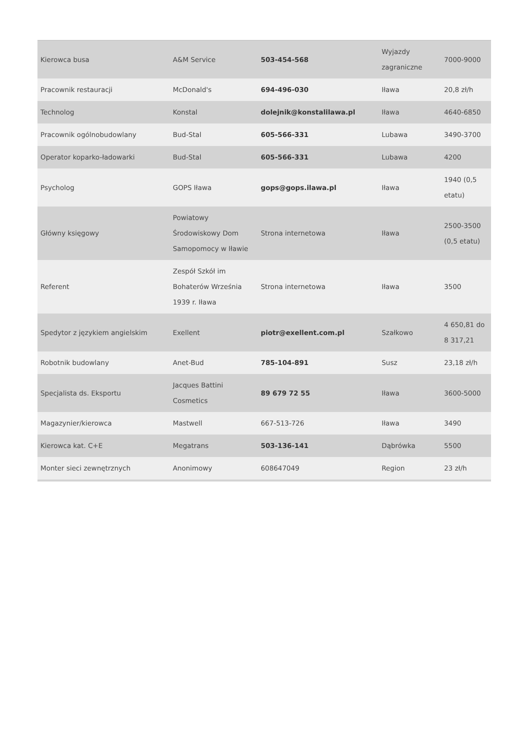| Kierowca busa | A&M Service | 503-454-568 | Wyjazdy zagraniczne | 7000-9000 |
| Pracownik restauracji | McDonald's | 694-496-030 | Iława | 20,8 zł/h |
| Technolog | Konstal | dolejnik@konstalilawa.pl | Iława | 4640-6850 |
| Pracownik ogólnobudowlany | Bud-Stal | 605-566-331 | Lubawa | 3490-3700 |
| Operator koparko-ładowarki | Bud-Stal | 605-566-331 | Lubawa | 4200 |
| Psycholog | GOPS Iława | gops@gops.ilawa.pl | Iława | 1940 (0,5 etatu) |
| Główny księgowy | Powiatowy Środowiskowy Dom Samopomocy w Iławie | Strona internetowa | Iława | 2500-3500 (0,5 etatu) |
| Referent | Zespół Szkół im Bohaterów Września 1939 r. Iława | Strona internetowa | Iława | 3500 |
| Spedytor z językiem angielskim | Exellent | piotr@exellent.com.pl | Szałkowo | 4 650,81 do 8 317,21 |
| Robotnik budowlany | Anet-Bud | 785-104-891 | Susz | 23,18 zł/h |
| Specjalista ds. Eksportu | Jacques Battini Cosmetics | 89 679 72 55 | Iława | 3600-5000 |
| Magazynier/kierowca | Mastwell | 667-513-726 | Iława | 3490 |
| Kierowca kat. C+E | Megatrans | 503-136-141 | Dąbrówka | 5500 |
| Monter sieci zewnętrznych | Anonimowy | 608647049 | Region | 23 zł/h |